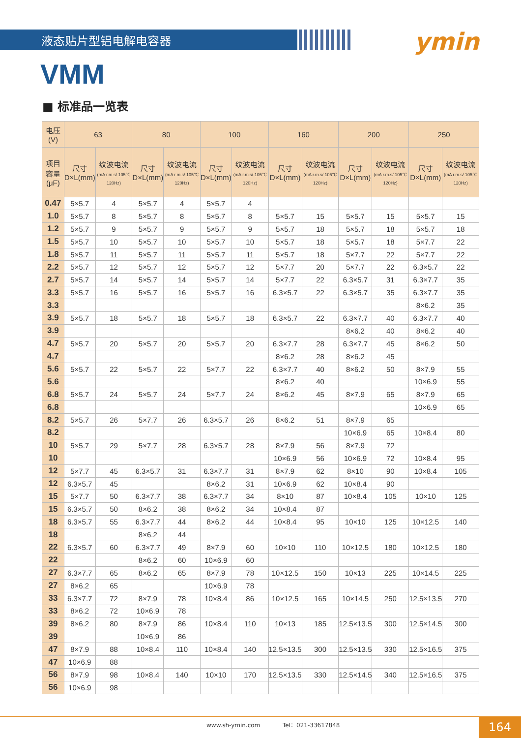ymin
液态贴片型铝电解电容器
VMM
■ 标准品一览表
| 电压(V) | 63 | | 80 | | 100 | | 160 | | 200 | | 250 | |
| --- | --- | --- | --- | --- | --- | --- | --- | --- | --- | --- | --- | --- |
| 项目 容量 (μF) | 尺寸 D×L(mm) | 纹波电流 (mA r.m.s/ 105℃ 120Hz) | 尺寸 D×L(mm) | 纹波电流 (mA r.m.s/ 105℃ 120Hz) | 尺寸 D×L(mm) | 纹波电流 (mA r.m.s/ 105℃ 120Hz) | 尺寸 D×L(mm) | 纹波电流 (mA r.m.s/ 105℃ 120Hz) | 尺寸 D×L(mm) | 纹波电流 (mA r.m.s/ 105℃ 120Hz) | 尺寸 D×L(mm) | 纹波电流 (mA r.m.s/ 105℃ 120Hz) |
| 0.47 | 5×5.7 | 4 | 5×5.7 | 4 | 5×5.7 | 4 | | | | | | |
| 1.0 | 5×5.7 | 8 | 5×5.7 | 8 | 5×5.7 | 8 | 5×5.7 | 15 | 5×5.7 | 15 | 5×5.7 | 15 |
| 1.2 | 5×5.7 | 9 | 5×5.7 | 9 | 5×5.7 | 9 | 5×5.7 | 18 | 5×5.7 | 18 | 5×5.7 | 18 |
| 1.5 | 5×5.7 | 10 | 5×5.7 | 10 | 5×5.7 | 10 | 5×5.7 | 18 | 5×5.7 | 18 | 5×7.7 | 22 |
| 1.8 | 5×5.7 | 11 | 5×5.7 | 11 | 5×5.7 | 11 | 5×5.7 | 18 | 5×7.7 | 22 | 5×7.7 | 22 |
| 2.2 | 5×5.7 | 12 | 5×5.7 | 12 | 5×5.7 | 12 | 5×7.7 | 20 | 5×7.7 | 22 | 6.3×5.7 | 22 |
| 2.7 | 5×5.7 | 14 | 5×5.7 | 14 | 5×5.7 | 14 | 5×7.7 | 22 | 6.3×5.7 | 31 | 6.3×7.7 | 35 |
| 3.3 | 5×5.7 | 16 | 5×5.7 | 16 | 5×5.7 | 16 | 6.3×5.7 | 22 | 6.3×5.7 | 35 | 6.3×7.7 | 35 |
| 3.3 | | | | | | | | | | | 8×6.2 | 35 |
| 3.9 | 5×5.7 | 18 | 5×5.7 | 18 | 5×5.7 | 18 | 6.3×5.7 | 22 | 6.3×7.7 | 40 | 6.3×7.7 | 40 |
| 3.9 | | | | | | | | | 8×6.2 | 40 | 8×6.2 | 40 |
| 4.7 | 5×5.7 | 20 | 5×5.7 | 20 | 5×5.7 | 20 | 6.3×7.7 | 28 | 6.3×7.7 | 45 | 8×6.2 | 50 |
| 4.7 | | | | | | | 8×6.2 | 28 | 8×6.2 | 45 | | |
| 5.6 | 5×5.7 | 22 | 5×5.7 | 22 | 5×7.7 | 22 | 6.3×7.7 | 40 | 8×6.2 | 50 | 8×7.9 | 55 |
| 5.6 | | | | | | | 8×6.2 | 40 | | | 10×6.9 | 55 |
| 6.8 | 5×5.7 | 24 | 5×5.7 | 24 | 5×7.7 | 24 | 8×6.2 | 45 | 8×7.9 | 65 | 8×7.9 | 65 |
| 6.8 | | | | | | | | | | | 10×6.9 | 65 |
| 8.2 | 5×5.7 | 26 | 5×7.7 | 26 | 6.3×5.7 | 26 | 8×6.2 | 51 | 8×7.9 | 65 | | |
| 8.2 | | | | | | | | | 10×6.9 | 65 | 10×8.4 | 80 |
| 10 | 5×5.7 | 29 | 5×7.7 | 28 | 6.3×5.7 | 28 | 8×7.9 | 56 | 8×7.9 | 72 | | |
| 10 | | | | | | | 10×6.9 | 56 | 10×6.9 | 72 | 10×8.4 | 95 |
| 12 | 5×7.7 | 45 | 6.3×5.7 | 31 | 6.3×7.7 | 31 | 8×7.9 | 62 | 8×10 | 90 | 10×8.4 | 105 |
| 12 | 6.3×5.7 | 45 | | | 8×6.2 | 31 | 10×6.9 | 62 | 10×8.4 | 90 | | |
| 15 | 5×7.7 | 50 | 6.3×7.7 | 38 | 6.3×7.7 | 34 | 8×10 | 87 | 10×8.4 | 105 | 10×10 | 125 |
| 15 | 6.3×5.7 | 50 | 8×6.2 | 38 | 8×6.2 | 34 | 10×8.4 | 87 | | | | |
| 18 | 6.3×5.7 | 55 | 6.3×7.7 | 44 | 8×6.2 | 44 | 10×8.4 | 95 | 10×10 | 125 | 10×12.5 | 140 |
| 18 | | | 8×6.2 | 44 | | | | | | | | |
| 22 | 6.3×5.7 | 60 | 6.3×7.7 | 49 | 8×7.9 | 60 | 10×10 | 110 | 10×12.5 | 180 | 10×12.5 | 180 |
| 22 | | | 8×6.2 | 60 | 10×6.9 | 60 | | | | | | |
| 27 | 6.3×7.7 | 65 | 8×6.2 | 65 | 8×7.9 | 78 | 10×12.5 | 150 | 10×13 | 225 | 10×14.5 | 225 |
| 27 | 8×6.2 | 65 | | | 10×6.9 | 78 | | | | | | |
| 33 | 6.3×7.7 | 72 | 8×7.9 | 78 | 10×8.4 | 86 | 10×12.5 | 165 | 10×14.5 | 250 | 12.5×13.5 | 270 |
| 33 | 8×6.2 | 72 | 10×6.9 | 78 | | | | | | | | |
| 39 | 8×6.2 | 80 | 8×7.9 | 86 | 10×8.4 | 110 | 10×13 | 185 | 12.5×13.5 | 300 | 12.5×14.5 | 300 |
| 39 | | | 10×6.9 | 86 | | | | | | | | |
| 47 | 8×7.9 | 88 | 10×8.4 | 110 | 10×8.4 | 140 | 12.5×13.5 | 300 | 12.5×13.5 | 330 | 12.5×16.5 | 375 |
| 47 | 10×6.9 | 88 | | | | | | | | | | |
| 56 | 8×7.9 | 98 | 10×8.4 | 140 | 10×10 | 170 | 12.5×13.5 | 330 | 12.5×14.5 | 340 | 12.5×16.5 | 375 |
| 56 | 10×6.9 | 98 | | | | | | | | | | |
www.sh-ymin.com Tel：021-33617848
164